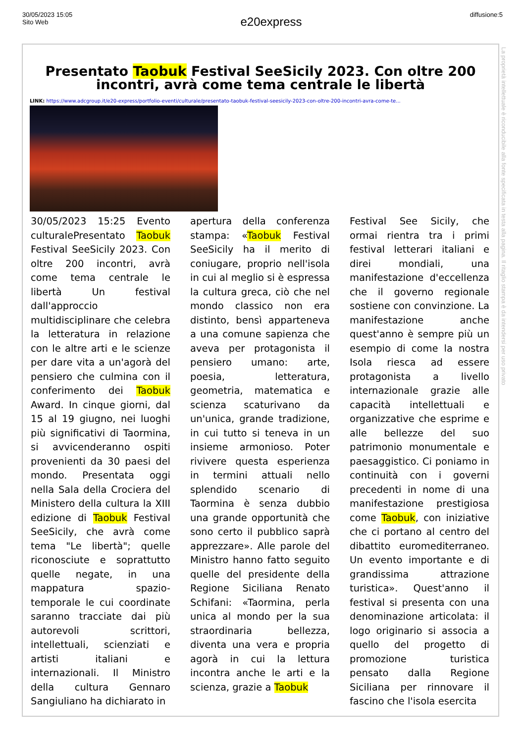30/05/2023 15:05
Sito Web
e20express
diffusione:5
Presentato Taobuk Festival SeeSicily 2023. Con oltre 200 incontri, avrà come tema centrale le libertà
LINK: https://www.adcgroup.it/e20-express/portfolio-eventi/culturale/presentato-taobuk-festival-seesicily-2023-con-oltre-200-incontri-avra-come-te...
30/05/2023 15:25 Evento culturalePresentato Taobuk Festival SeeSicily 2023. Con oltre 200 incontri, avrà come tema centrale le libertà Un festival dall'approccio multidisciplinare che celebra la letteratura in relazione con le altre arti e le scienze per dare vita a un'agorà del pensiero che culmina con il conferimento dei Taobuk Award. In cinque giorni, dal 15 al 19 giugno, nei luoghi più significativi di Taormina, si avvicenderanno ospiti provenienti da 30 paesi del mondo. Presentata oggi nella Sala della Crociera del Ministero della cultura la XIII edizione di Taobuk Festival SeeSicily, che avrà come tema "Le libertà"; quelle riconosciute e soprattutto quelle negate, in una mappatura spazio-temporale le cui coordinate saranno tracciate dai più autorevoli scrittori, intellettuali, scienziati e artisti italiani e internazionali. Il Ministro della cultura Gennaro Sangiuliano ha dichiarato in
apertura della conferenza stampa: «Taobuk Festival SeeSicily ha il merito di coniugare, proprio nell'isola in cui al meglio si è espressa la cultura greca, ciò che nel mondo classico non era distinto, bensì apparteneva a una comune sapienza che aveva per protagonista il pensiero umano: arte, poesia, letteratura, geometria, matematica e scienza scaturivano da un'unica, grande tradizione, in cui tutto si teneva in un insieme armonioso. Poter rivivere questa esperienza in termini attuali nello splendido scenario di Taormina è senza dubbio una grande opportunità che sono certo il pubblico saprà apprezzare». Alle parole del Ministro hanno fatto seguito quelle del presidente della Regione Siciliana Renato Schifani: «Taormina, perla unica al mondo per la sua straordinaria bellezza, diventa una vera e propria agorà in cui la lettura incontra anche le arti e la scienza, grazie a Taobuk
Festival See Sicily, che ormai rientra tra i primi festival letterari italiani e direi mondiali, una manifestazione d'eccellenza che il governo regionale sostiene con convinzione. La manifestazione anche quest'anno è sempre più un esempio di come la nostra Isola riesca ad essere protagonista a livello internazionale grazie alle capacità intellettuali e organizzative che esprime e alle bellezze del suo patrimonio monumentale e paesaggistico. Ci poniamo in continuità con i governi precedenti in nome di una manifestazione prestigiosa come Taobuk, con iniziative che ci portano al centro del dibattito euromediterraneo. Un evento importante e di grandissima attrazione turistica». Quest'anno il festival si presenta con una denominazione articolata: il logo originario si associa a quello del progetto di promozione turistica pensato dalla Regione Siciliana per rinnovare il fascino che l'isola esercita
La proprietà intellettuale è riconducibile alla fonte specificata in testa alla pagina. Il ritaglio stampa è da intendersi per uso privato